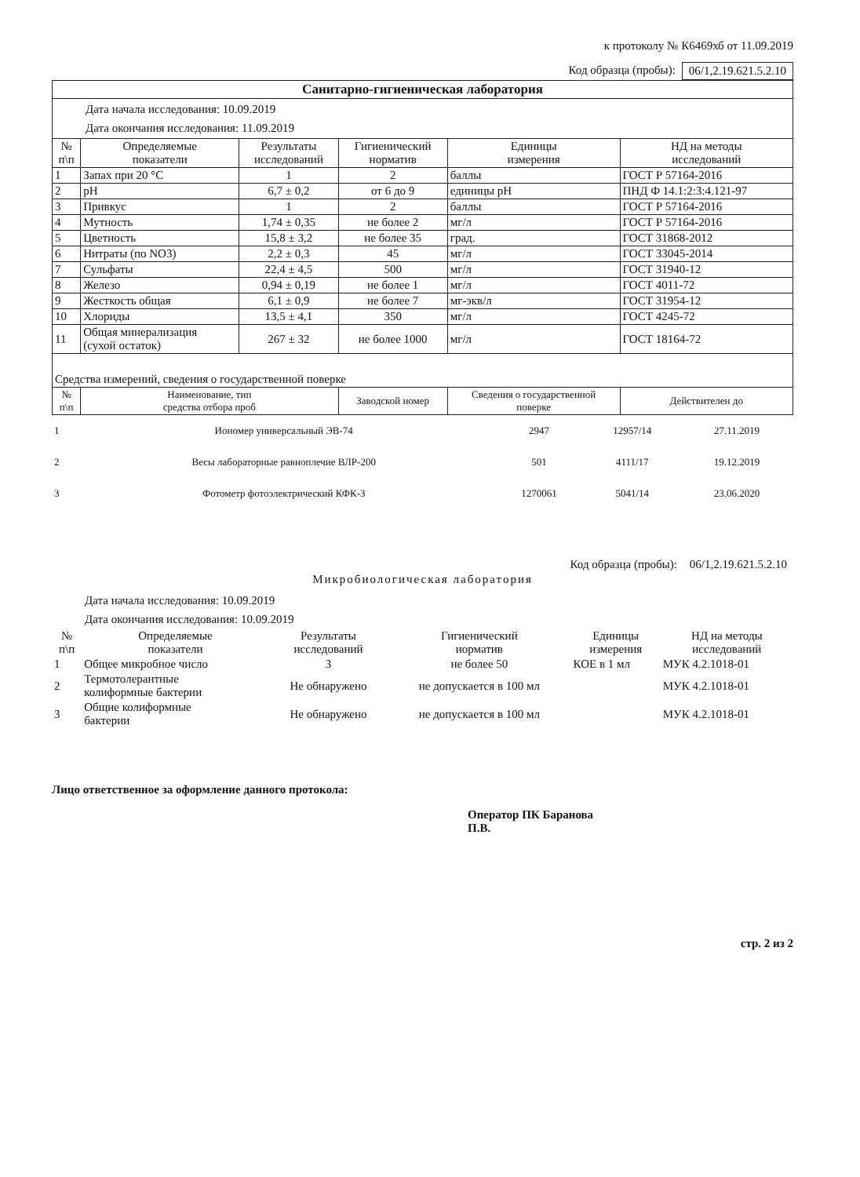к протоколу № К6469хб от 11.09.2019
Код образца (пробы): 06/1,2.19.621.5.2.10
| Санитарно-гигиеническая лаборатория | | | | | |
| Дата начала исследования: 10.09.2019 Дата окончания исследования: 11.09.2019 | | | | | |
| № п\п | Определяемые показатели | Результаты исследований | Гигиенический норматив | Единицы измерения | НД на методы исследований |
| 1 | Запах при 20 °С | 1 | 2 | баллы | ГОСТ Р 57164-2016 |
| 2 | pH | 6,7 ± 0,2 | от 6 до 9 | единицы pH | ПНД Ф 14.1:2:3:4.121-97 |
| 3 | Привкус | 1 | 2 | баллы | ГОСТ Р 57164-2016 |
| 4 | Мутность | 1,74 ± 0,35 | не более 2 | мг/л | ГОСТ Р 57164-2016 |
| 5 | Цветность | 15,8 ± 3,2 | не более 35 | град. | ГОСТ 31868-2012 |
| 6 | Нитраты (по NO3) | 2,2 ± 0,3 | 45 | мг/л | ГОСТ 33045-2014 |
| 7 | Сульфаты | 22,4 ± 4,5 | 500 | мг/л | ГОСТ 31940-12 |
| 8 | Железо | 0,94 ± 0,19 | не более 1 | мг/л | ГОСТ 4011-72 |
| 9 | Жесткость общая | 6,1 ± 0,9 | не более 7 | мг-экв/л | ГОСТ 31954-12 |
| 10 | Хлориды | 13,5 ± 4,1 | 350 | мг/л | ГОСТ 4245-72 |
| 11 | Общая минерализация (сухой остаток) | 267 ± 32 | не более 1000 | мг/л | ГОСТ 18164-72 |
| Средства измерений, сведения о государственной поверке | | | | | |
| № п\п | Наименование, тип средства отбора проб | | Заводской номер | Сведения о государственной поверке | Действителен до |
| 1 | Иономер универсальный ЭВ-74 | 2947 | 12957/14 | 27.11.2019 |
| 2 | Весы лабораторные равноплечие ВЛР-200 | 501 | 4111/17 | 19.12.2019 |
| 3 | Фотометр фотоэлектрический КФК-3 | 1270061 | 5041/14 | 23.06.2020 |
Код образца (пробы): 06/1,2.19.621.5.2.10
Микробиологическая лаборатория
Дата начала исследования: 10.09.2019
Дата окончания исследования: 10.09.2019
| № п\п | Определяемые показатели | Результаты исследований | Гигиенический норматив | Единицы измерения | НД на методы исследований |
| --- | --- | --- | --- | --- | --- |
| 1 | Общее микробное число | 3 | не более 50 | КОЕ в 1 мл | МУК 4.2.1018-01 |
| 2 | Термотолерантные колиформные бактерии | Не обнаружено | не допускается в 100 мл | | МУК 4.2.1018-01 |
| 3 | Общие колиформные бактерии | Не обнаружено | не допускается в 100 мл | | МУК 4.2.1018-01 |
Лицо ответственное за оформление данного протокола:
Оператор ПК Баранова
П.В.
стр. 2 из 2